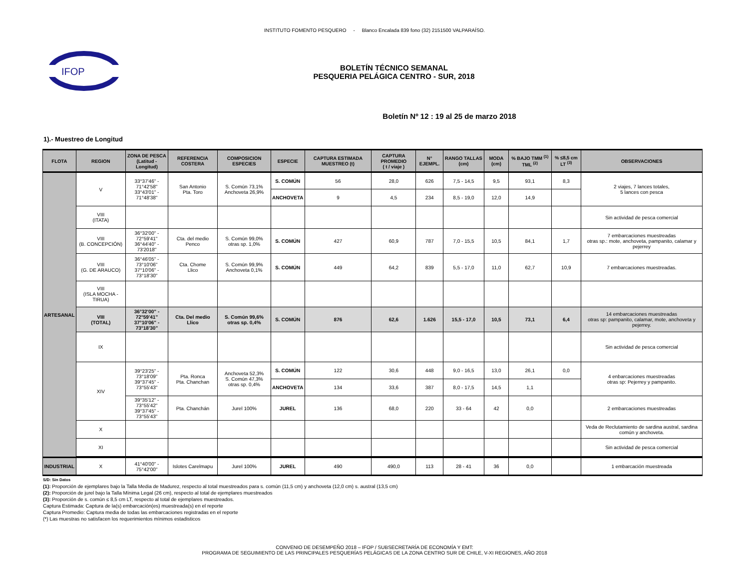INSTITUTO FOMENTO PESQUERO - Blanco Encalada 839 fono (32) 2151500 VALPARAÍSO.
IFOP
BOLETÍN TÉCNICO SEMANAL
PESQUERIA PELÁGICA CENTRO - SUR, 2018
Boletín Nº 12 : 19 al 25 de marzo 2018
1).- Muestreo de Longitud
| FLOTA | REGION | ZONA DE PESCA (Latitud - Longitud) | REFERENCIA COSTERA | COMPOSICION ESPECIES | ESPECIE | CAPTURA ESTIMADA MUESTREO (t) | CAPTURA PROMEDIO ( t / viaje ) | N° EJEMPL. | RANGO TALLAS (cm) | MODA (cm) | % BAJO TMM <sup>(1)</sup> TML <sup>(2)</sup> | % ≤8,5 cm LT <sup>(3)</sup> | OBSERVACIONES |
| --- | --- | --- | --- | --- | --- | --- | --- | --- | --- | --- | --- | --- | --- |
| ARTESANAL | V | 33°37'46" - 71°42'58" 33°43'01" - 71°48'38" | San Antonio Pta. Toro | S. Común 73,1% Anchoveta 26,9% | S. COMÚN | 56 | 28,0 | 626 | 7,5 - 14,5 | 9,5 | 93,1 | 8,3 | 2 viajes, 7 lances totales, 5 lances con pesca |
| | | | | | ANCHOVETA | 9 | 4,5 | 234 | 8,5 - 19,0 | 12,0 | 14,9 | | |
| | VIII (ITATA) | | | | | | | | | | | | Sin actividad de pesca comercial |
| | VIII (B. CONCEPCIÓN) | 36°32'00" - 72°59'41" 36°44'40" - 73'2018" | Cta. del medio Penco | S. Común 99,0% otras sp. 1,0% | S. COMÚN | 427 | 60,9 | 787 | 7,0 - 15,5 | 10,5 | 84,1 | 1,7 | 7 embarcaciones muestreadas otras sp.: mote, anchoveta, pampanito, calamar y pejerrey |
| | VIII (G. DE ARAUCO) | 36°46'05" - 73°10'06" 37°10'06" - 73°18'30" | Cta. Chome Llico | S. Común 99,9% Anchoveta 0,1% | S. COMÚN | 449 | 64,2 | 839 | 5,5 - 17,0 | 11,0 | 62,7 | 10,9 | 7 embarcaciones muestreadas. |
| | VIII (ISLA MOCHA - TIRUA) | | | | | | | | | | | | |
| | VIII (TOTAL) | 36°32'00" - 72°59'41" 37°10'06" - 73°18'30" | Cta. Del medio Llico | S. Común 99,6% otras sp. 0,4% | S. COMÚN | 876 | 62,6 | 1.626 | 15,5 - 17,0 | 10,5 | 73,1 | 6,4 | 14 embarcaciones muestreadas otras sp: pampanito, calamar, mote, anchoveta y pejerrey. |
| | IX | | | | | | | | | | | | Sin actividad de pesca comercial |
| | XIV | 39°23'25" - 73°18'09" 39°37'45" - 73°55'43" | Pta. Ronca Pta. Chanchan | Anchoveta 52,3% S. Común 47,3% otras sp. 0,4% | S. COMÚN | 122 | 30,6 | 448 | 9,0 - 16,5 | 13,0 | 26,1 | 0,0 | 4 enbarcaciones muestreadas otras sp: Pejerrey y pampanito. |
| | | | | | ANCHOVETA | 134 | 33,6 | 387 | 8,0 - 17,5 | 14,5 | 1,1 | | |
| | | 39°35'12" - 73°55'42" 39°37'45" - 73°55'43" | Pta. Chanchán | Jurel 100% | JUREL | 136 | 68,0 | 220 | 33 - 64 | 42 | 0,0 | | 2 embarcaciones muestreadas |
| | X | | | | | | | | | | | | Veda de Reclutamiento de sardina austral, sardina común y anchoveta. |
| | XI | | | | | | | | | | | | Sin actividad de pesca comercial |
| INDUSTRIAL | X | 41°40'00" - 75°42'00" | Islotes Carelmapu | Jurel 100% | JUREL | 490 | 490,0 | 113 | 28 - 41 | 36 | 0,0 | | 1 embarcación muestreada |
S/D: Sin Datos
(1): Proporción de ejemplares bajo la Talla Media de Madurez, respecto al total muestreados para s. común (11,5 cm) y anchoveta (12,0 cm) s. austral (13,5 cm)
(2): Proporción de jurel bajo la Talla Mínima Legal (26 cm), respecto al total de ejemplares muestreados
(3): Proporción de s. común ≤ 8,5 cm LT, respecto al total de ejemplares muestreados.
Captura Estimada: Captura de la(s) embarcación(es) muestreada(s) en el reporte
Captura Promedio: Captura media de todas las embarcaciones registradas en el reporte
(*) Las muestras no satisfacen los requerimientos mìnimos estadisticos
CONVENIO DE DESEMPEÑO 2018 – IFOP / SUBSECRETARÍA DE ECONOMÍA Y EMT:
PROGRAMA DE SEGUIMIENTO DE LAS PRINCIPALES PESQUERÍAS PELÁGICAS DE LA ZONA CENTRO SUR DE CHILE, V-XI REGIONES, AÑO 2018